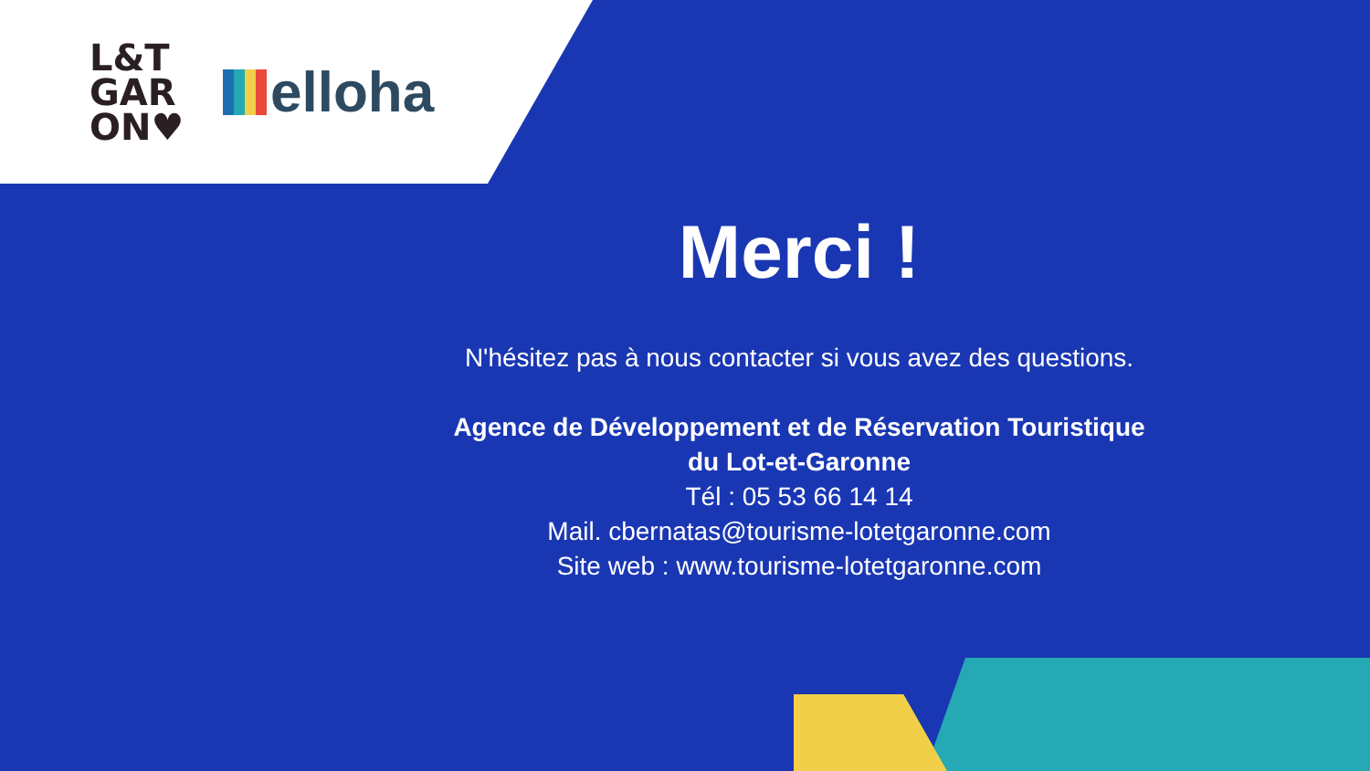L&T GAR ON♥
elloha
Merci !
N'hésitez pas à nous contacter si vous avez des questions.
Agence de Développement et de Réservation Touristique
du Lot-et-Garonne
Tél : 05 53 66 14 14
Mail. cbernatas@tourisme-lotetgaronne.com
Site web : www.tourisme-lotetgaronne.com